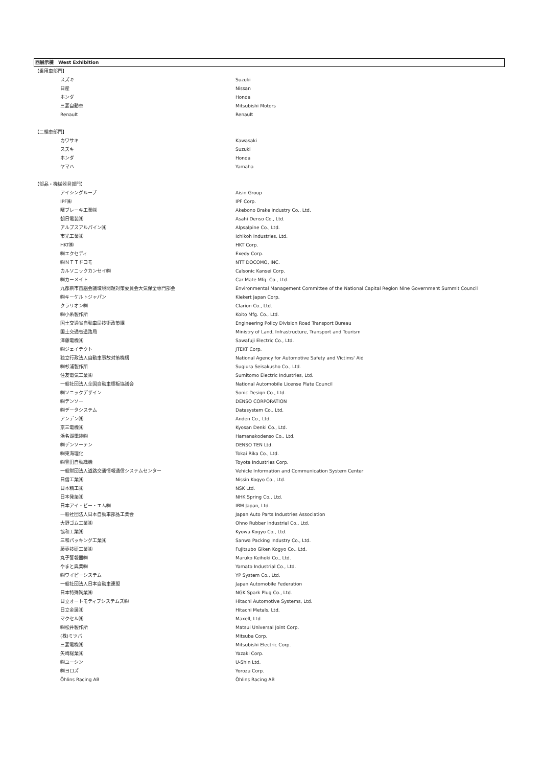西展示棟　West Exhibition
| 【乗用車部門】 | |
| スズキ | Suzuki |
| 日産 | Nissan |
| ホンダ | Honda |
| 三菱自動車 | Mitsubishi Motors |
| Renault | Renault |
| 【二輪車部門】 | |
| カワサキ | Kawasaki |
| スズキ | Suzuki |
| ホンダ | Honda |
| ヤマハ | Yamaha |
| 【部品・機械器具部門】 | |
| アイシングループ | Aisin Group |
| IPF㈱ | IPF Corp. |
| 曙ブレーキ工業㈱ | Akebono Brake Industry Co., Ltd. |
| 朝日電装㈱ | Asahi Denso Co., Ltd. |
| アルプスアルパイン㈱ | Alpsalpine Co., Ltd. |
| 市光工業㈱ | Ichikoh Industries, Ltd. |
| HKT㈱ | HKT Corp. |
| ㈱エクセディ | Exedy Corp. |
| ㈱ＮＴＴドコモ | NTT DOCOMO, INC. |
| カルソニックカンセイ㈱ | Calsonic Kansei Corp. |
| ㈱カーメイト | Car Mate Mfg. Co., Ltd. |
| 九都県市首脳会議環境問題対策委員会大気保全専門部会 | Environmental Management Committee of the National Capital Region Nine Government Summit Council |
| ㈱キーケルトジャパン | Kiekert Japan Corp. |
| クラリオン㈱ | Clarion Co., Ltd. |
| ㈱小糸製作所 | Koito Mfg. Co., Ltd. |
| 国土交通省自動車局技術政策課 | Engineering Policy Division Road Transport Bureau |
| 国土交通省道路局 | Ministry of Land, Infrastructure, Transport and Tourism |
| 澤藤電機㈱ | Sawafuji Electric Co., Ltd. |
| ㈱ジェイテクト | JTEKT Corp. |
| 独立行政法人自動車事故対策機構 | National Agency for Automotive Safety and Victims' Aid |
| ㈱杉浦製作所 | Sugiura Seisakusho Co., Ltd. |
| 住友電気工業㈱ | Sumitomo Electric Industries, Ltd. |
| 一般社団法人全国自動車標板協議会 | National Automobile License Plate Council |
| ㈱ソニックデザイン | Sonic Design Co., Ltd. |
| ㈱デンソー | DENSO CORPORATION |
| ㈱データシステム | Datasystem Co., Ltd. |
| アンデン㈱ | Anden Co., Ltd. |
| 京三電機㈱ | Kyosan Denki Co., Ltd. |
| 浜名湖電装㈱ | Hamanakodenso Co., Ltd. |
| ㈱デンソーテン | DENSO TEN Ltd. |
| ㈱東海理化 | Tokai Rika Co., Ltd. |
| ㈱豊田自動織機 | Toyota Industries Corp. |
| 一般財団法人道路交通情報通信システムセンター | Vehicle Information and Communication System Center |
| 日信工業㈱ | Nissin Kogyo Co., Ltd. |
| 日本精工㈱ | NSK Ltd. |
| 日本発条㈱ | NHK Spring Co., Ltd. |
| 日本アイ・ビー・エム㈱ | IBM Japan, Ltd. |
| 一般社団法人日本自動車部品工業会 | Japan Auto Parts Industries Association |
| 大野ゴム工業㈱ | Ohno Rubber Industrial Co., Ltd. |
| 協和工業㈱ | Kyowa Kogyo Co., Ltd. |
| 三和パッキング工業㈱ | Sanwa Packing Industry Co., Ltd. |
| 藤壺技研工業㈱ | Fujitsubo Giken Kogyo Co., Ltd. |
| 丸子警報器㈱ | Maruko Keihoki Co., Ltd. |
| やまと興業㈱ | Yamato Industrial Co., Ltd. |
| ㈱ワイピーシステム | YP System Co., Ltd. |
| 一般社団法人日本自動車連盟 | Japan Automobile Federation |
| 日本特殊陶業㈱ | NGK Spark Plug Co., Ltd. |
| 日立オートモティブシステムズ㈱ | Hitachi Automotive Systems, Ltd. |
| 日立金属㈱ | Hitachi Metals, Ltd. |
| マクセル㈱ | Maxell, Ltd. |
| ㈱松井製作所 | Matsui Universal Joint Corp. |
| (株)ミツバ | Mitsuba Corp. |
| 三菱電機㈱ | Mitsubishi Electric Corp. |
| 矢崎総業㈱ | Yazaki Corp. |
| ㈱ユーシン | U-Shin Ltd. |
| ㈱ヨロズ | Yorozu Corp. |
| Öhlins Racing AB | Öhlins Racing AB |